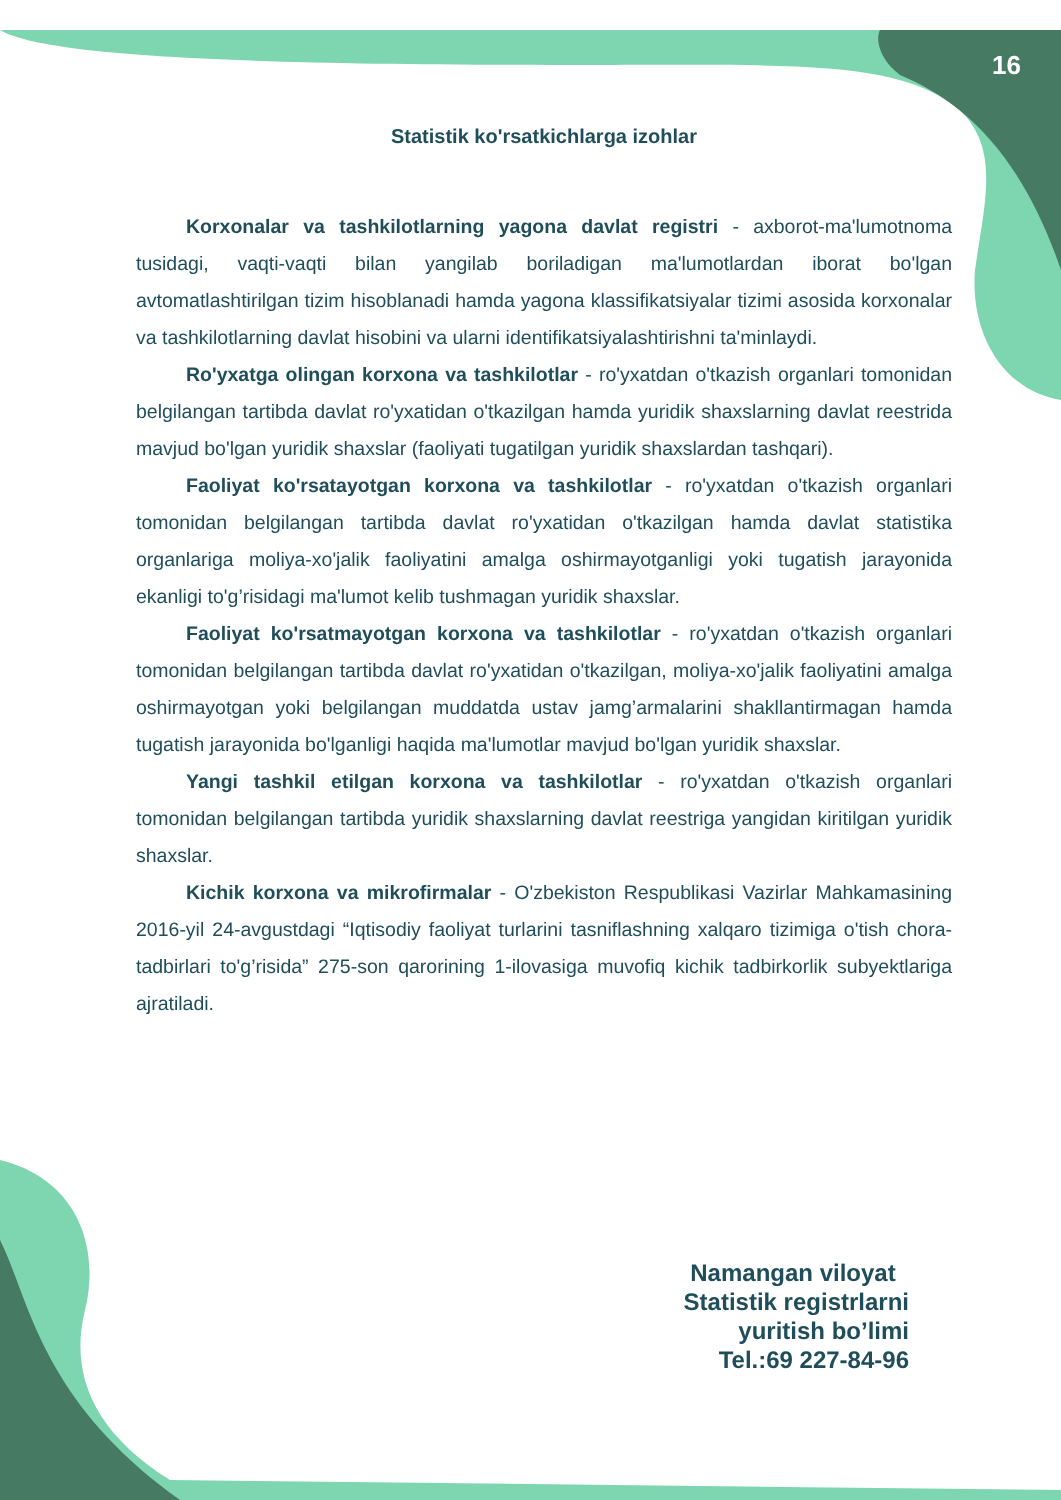16
Statistik ko'rsatkichlarga izohlar
Korxonalar va tashkilotlarning yagona davlat registri - axborot-ma'lumotnoma tusidagi, vaqti-vaqti bilan yangilab boriladigan ma'lumotlardan iborat bo'lgan avtomatlashtirilgan tizim hisoblanadi hamda yagona klassifikatsiyalar tizimi asosida korxonalar va tashkilotlarning davlat hisobini va ularni identifikatsiyalashtirishni ta'minlaydi.
Ro'yxatga olingan korxona va tashkilotlar - ro'yxatdan o'tkazish organlari tomonidan belgilangan tartibda davlat ro'yxatidan o'tkazilgan hamda yuridik shaxslarning davlat reestrida mavjud bo'lgan yuridik shaxslar (faoliyati tugatilgan yuridik shaxslardan tashqari).
Faoliyat ko'rsatayotgan korxona va tashkilotlar - ro'yxatdan o'tkazish organlari tomonidan belgilangan tartibda davlat ro'yxatidan o'tkazilgan hamda davlat statistika organlariga moliya-xo'jalik faoliyatini amalga oshirmayotganligi yoki tugatish jarayonida ekanligi to'g’risidagi ma'lumot kelib tushmagan yuridik shaxslar.
Faoliyat ko'rsatmayotgan korxona va tashkilotlar - ro'yxatdan o'tkazish organlari tomonidan belgilangan tartibda davlat ro'yxatidan o'tkazilgan, moliya-xo'jalik faoliyatini amalga oshirmayotgan yoki belgilangan muddatda ustav jamg’armalarini shakllantirmagan hamda tugatish jarayonida bo'lganligi haqida ma'lumotlar mavjud bo'lgan yuridik shaxslar.
Yangi tashkil etilgan korxona va tashkilotlar - ro'yxatdan o'tkazish organlari tomonidan belgilangan tartibda yuridik shaxslarning davlat reestriga yangidan kiritilgan yuridik shaxslar.
Kichik korxona va mikrofirmalar - O'zbekiston Respublikasi Vazirlar Mahkamasining 2016-yil 24-avgustdagi “Iqtisodiy faoliyat turlarini tasniflashning xalqaro tizimiga o'tish chora-tadbirlari to'g’risida” 275-son qarorining 1-ilovasiga muvofiq kichik tadbirkorlik subyektlariga ajratiladi.
Namangan viloyat
Statistik registrlarni
yuritish bo’limi
Tel.:69 227-84-96